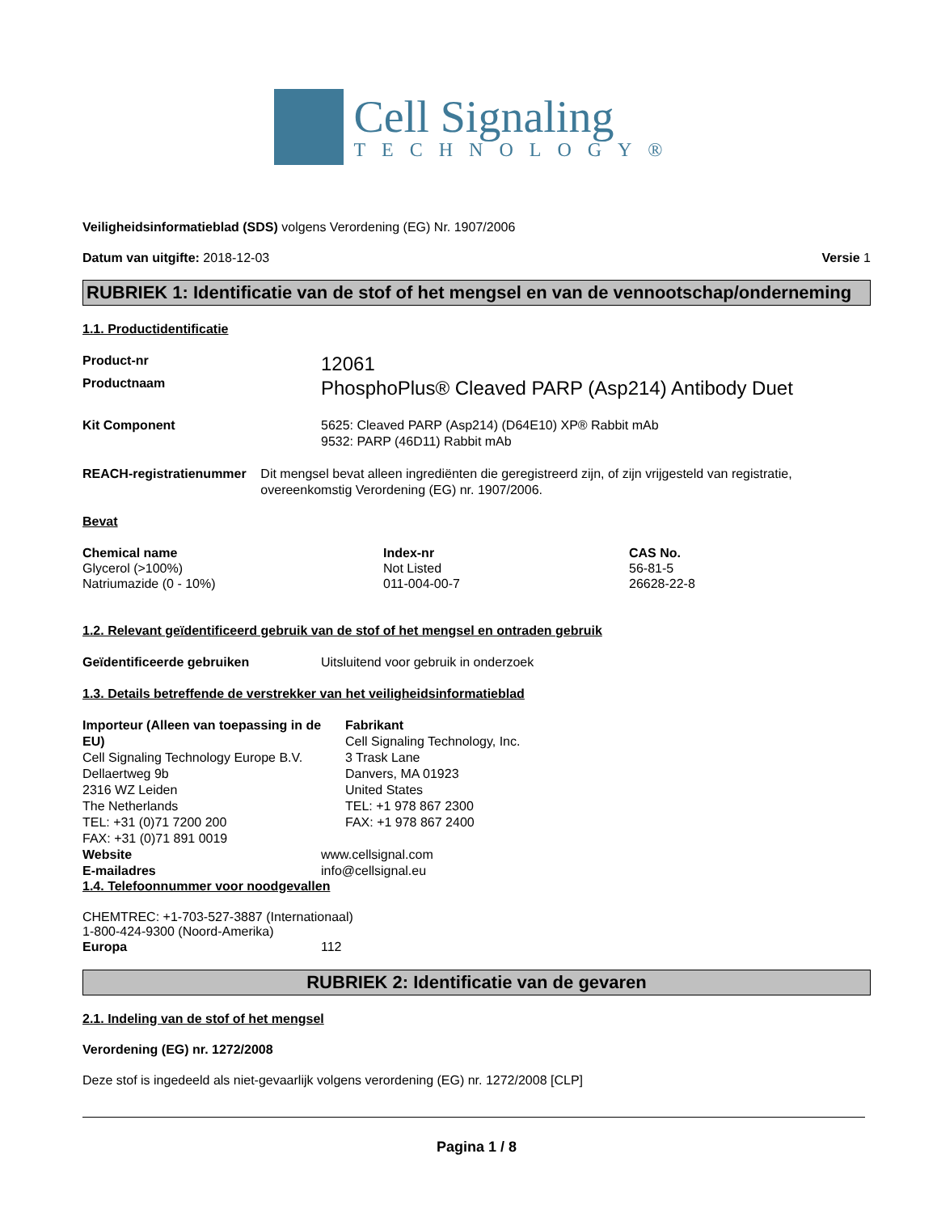Cell Signaling
TECHNOLOGY®
Veiligheidsinformatieblad (SDS) volgens Verordening (EG) Nr. 1907/2006
Datum van uitgifte: 2018-12-03 Versie 1
RUBRIEK 1: Identificatie van de stof of het mengsel en van de vennootschap/onderneming
1.1. Productidentificatie
Product-nr
12061
Productnaam
PhosphoPlus® Cleaved PARP (Asp214) Antibody Duet
Kit Component 5625: Cleaved PARP (Asp214) (D64E10) XP® Rabbit mAb
9532: PARP (46D11) Rabbit mAb
REACH-registratienummer Dit mengsel bevat alleen ingrediënten die geregistreerd zijn, of zijn vrijgesteld van registratie, overeenkomstig Verordening (EG) nr. 1907/2006.
Bevat
| Chemical name | Index-nr | CAS No. |
| --- | --- | --- |
| Glycerol (>100%) | Not Listed | 56-81-5 |
| Natriumazide (0 - 10%) | 011-004-00-7 | 26628-22-8 |
1.2. Relevant geïdentificeerd gebruik van de stof of het mengsel en ontraden gebruik
Geïdentificeerde gebruiken Uitsluitend voor gebruik in onderzoek
1.3. Details betreffende de verstrekker van het veiligheidsinformatieblad
Importeur (Alleen van toepassing in de EU)
Cell Signaling Technology Europe B.V.
Dellaertweg 9b
2316 WZ Leiden
The Netherlands
TEL: +31 (0)71 7200 200
FAX: +31 (0)71 891 0019
Fabrikant
Cell Signaling Technology, Inc.
3 Trask Lane
Danvers, MA 01923
United States
TEL: +1 978 867 2300
FAX: +1 978 867 2400
Website www.cellsignal.com
E-mailadres info@cellsignal.eu
1.4. Telefoonnummer voor noodgevallen
CHEMTREC: +1-703-527-3887 (Internationaal)
1-800-424-9300 (Noord-Amerika)
Europa 112
RUBRIEK 2: Identificatie van de gevaren
2.1. Indeling van de stof of het mengsel
Verordening (EG) nr. 1272/2008
Deze stof is ingedeeld als niet-gevaarlijk volgens verordening (EG) nr. 1272/2008 [CLP]
Pagina 1 / 8